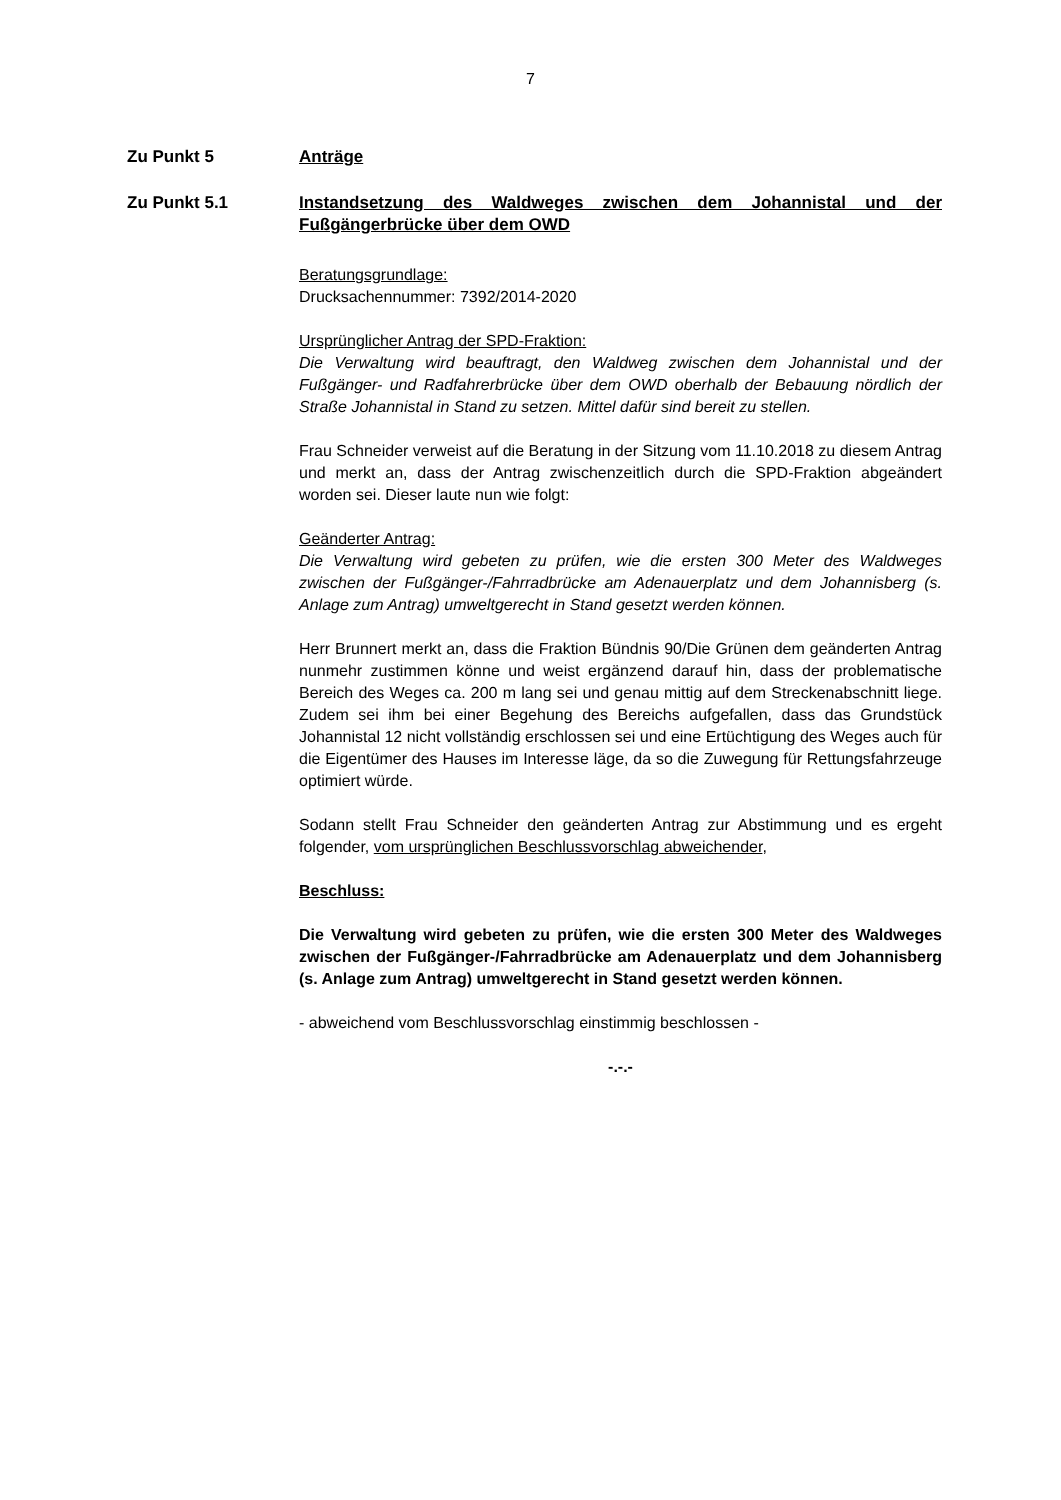7
Zu Punkt 5 Anträge
Zu Punkt 5.1 Instandsetzung des Waldweges zwischen dem Johannistal und der Fußgängerbrücke über dem OWD
Beratungsgrundlage:
Drucksachennummer: 7392/2014-2020
Ursprünglicher Antrag der SPD-Fraktion:
Die Verwaltung wird beauftragt, den Waldweg zwischen dem Johannistal und der Fußgänger- und Radfahrerbrücke über dem OWD oberhalb der Bebauung nördlich der Straße Johannistal in Stand zu setzen. Mittel dafür sind bereit zu stellen.
Frau Schneider verweist auf die Beratung in der Sitzung vom 11.10.2018 zu diesem Antrag und merkt an, dass der Antrag zwischenzeitlich durch die SPD-Fraktion abgeändert worden sei. Dieser laute nun wie folgt:
Geänderter Antrag:
Die Verwaltung wird gebeten zu prüfen, wie die ersten 300 Meter des Waldweges zwischen der Fußgänger-/Fahrradbrücke am Adenauerplatz und dem Johannisberg (s. Anlage zum Antrag) umweltgerecht in Stand gesetzt werden können.
Herr Brunnert merkt an, dass die Fraktion Bündnis 90/Die Grünen dem geänderten Antrag nunmehr zustimmen könne und weist ergänzend darauf hin, dass der problematische Bereich des Weges ca. 200 m lang sei und genau mittig auf dem Streckenabschnitt liege. Zudem sei ihm bei einer Begehung des Bereichs aufgefallen, dass das Grundstück Johannistal 12 nicht vollständig erschlossen sei und eine Ertüchtigung des Weges auch für die Eigentümer des Hauses im Interesse läge, da so die Zuwegung für Rettungsfahrzeuge optimiert würde.
Sodann stellt Frau Schneider den geänderten Antrag zur Abstimmung und es ergeht folgender, vom ursprünglichen Beschlussvorschlag abweichender,
Beschluss:
Die Verwaltung wird gebeten zu prüfen, wie die ersten 300 Meter des Waldweges zwischen der Fußgänger-/Fahrradbrücke am Adenauerplatz und dem Johannisberg (s. Anlage zum Antrag) umweltgerecht in Stand gesetzt werden können.
- abweichend vom Beschlussvorschlag einstimmig beschlossen -
-.-.-